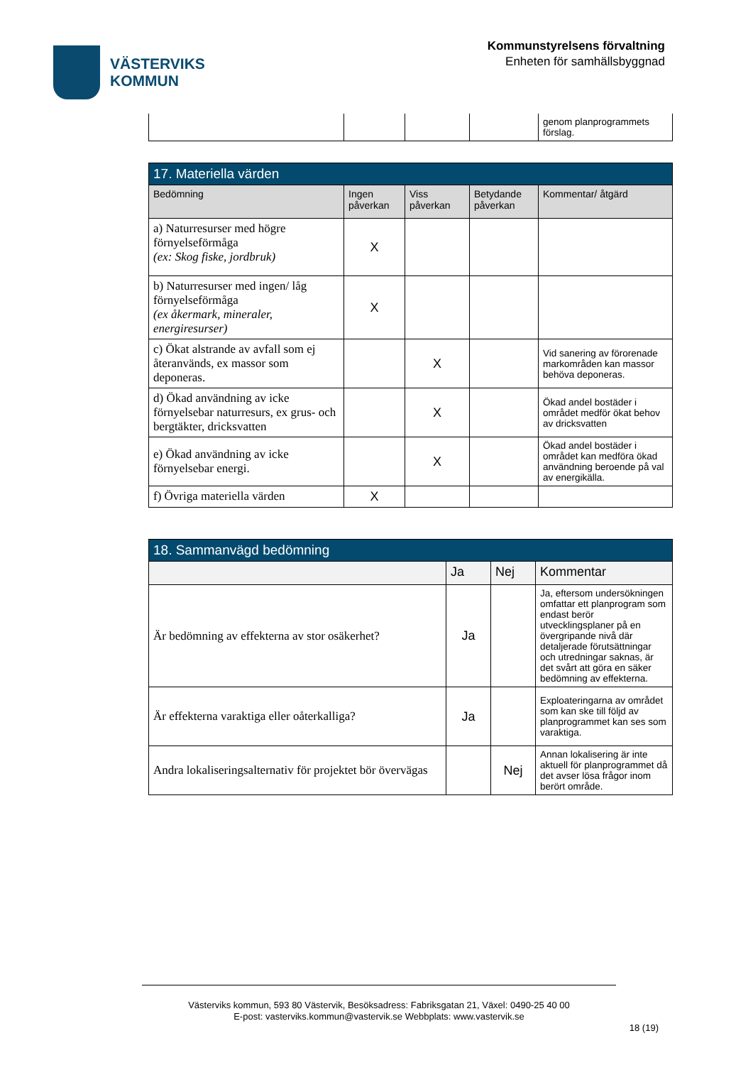VÄSTERVIKS
KOMMUN
Kommunstyrelsens förvaltning
Enheten för samhällsbyggnad
| | | | | genom planprogrammets förslag. |
| 17. Materiella värden | | | | |
| Bedömning | Ingen påverkan | Viss påverkan | Betydande påverkan | Kommentar/ åtgärd |
| a) Naturresurser med högre förnyelseförmåga (ex: Skog fiske, jordbruk) | X | | | |
| b) Naturresurser med ingen/ låg förnyelseförmåga (ex åkermark, mineraler, energiresurser) | X | | | |
| c) Ökat alstrande av avfall som ej återanvänds, ex massor som deponeras. | | X | | Vid sanering av förorenade markområden kan massor behöva deponeras. |
| d) Ökad användning av icke förnyelsebar naturresurs, ex grus- och bergtäkter, dricksvatten | | X | | Ökad andel bostäder i området medför ökat behov av dricksvatten |
| e) Ökad användning av icke förnyelsebar energi. | | X | | Ökad andel bostäder i området kan medföra ökad användning beroende på val av energikälla. |
| f) Övriga materiella värden | X | | | |
| 18. Sammanvägd bedömning | | | |
| | Ja | Nej | Kommentar |
| Är bedömning av effekterna av stor osäkerhet? | Ja | | Ja, eftersom undersökningen omfattar ett planprogram som endast berör utvecklingsplaner på en övergripande nivå där detaljerade förutsättningar och utredningar saknas, är det svårt att göra en säker bedömning av effekterna. |
| Är effekterna varaktiga eller oåterkalliga? | Ja | | Exploateringarna av området som kan ske till följd av planprogrammet kan ses som varaktiga. |
| Andra lokaliseringsalternativ för projektet bör övervägas | | Nej | Annan lokalisering är inte aktuell för planprogrammet då det avser lösa frågor inom berört område. |
Västerviks kommun, 593 80 Västervik, Besöksadress: Fabriksgatan 21, Växel: 0490-25 40 00
E-post: vasterviks.kommun@vastervik.se Webbplats: www.vastervik.se
18 (19)